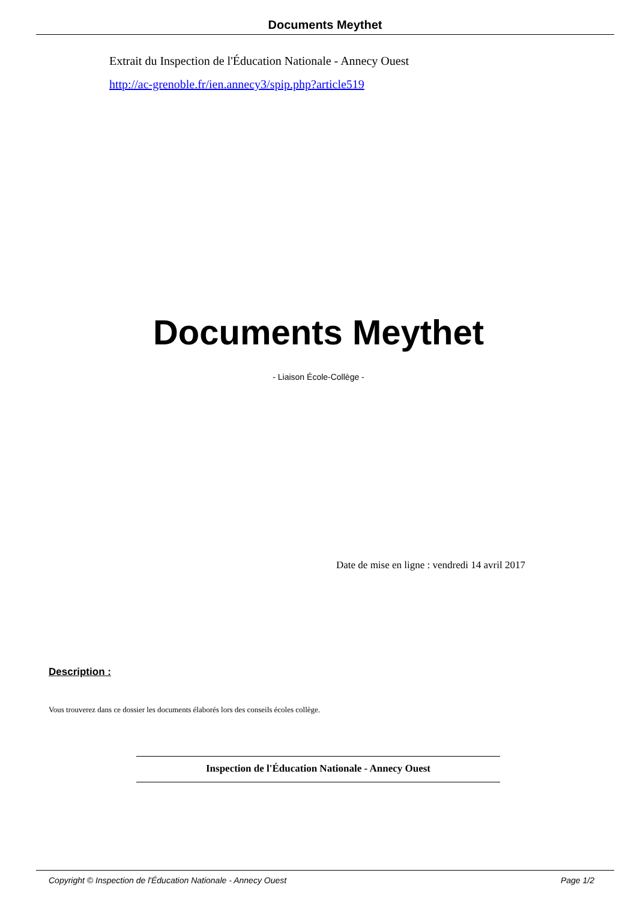Documents Meythet
Extrait du Inspection de l'Éducation Nationale - Annecy Ouest
http://ac-grenoble.fr/ien.annecy3/spip.php?article519
Documents Meythet
- Liaison École-Collège -
Date de mise en ligne : vendredi 14 avril 2017
Description :
Vous trouverez dans ce dossier les documents élaborés lors des conseils écoles collège.
Inspection de l'Éducation Nationale - Annecy Ouest
Copyright © Inspection de l'Éducation Nationale - Annecy Ouest Page 1/2